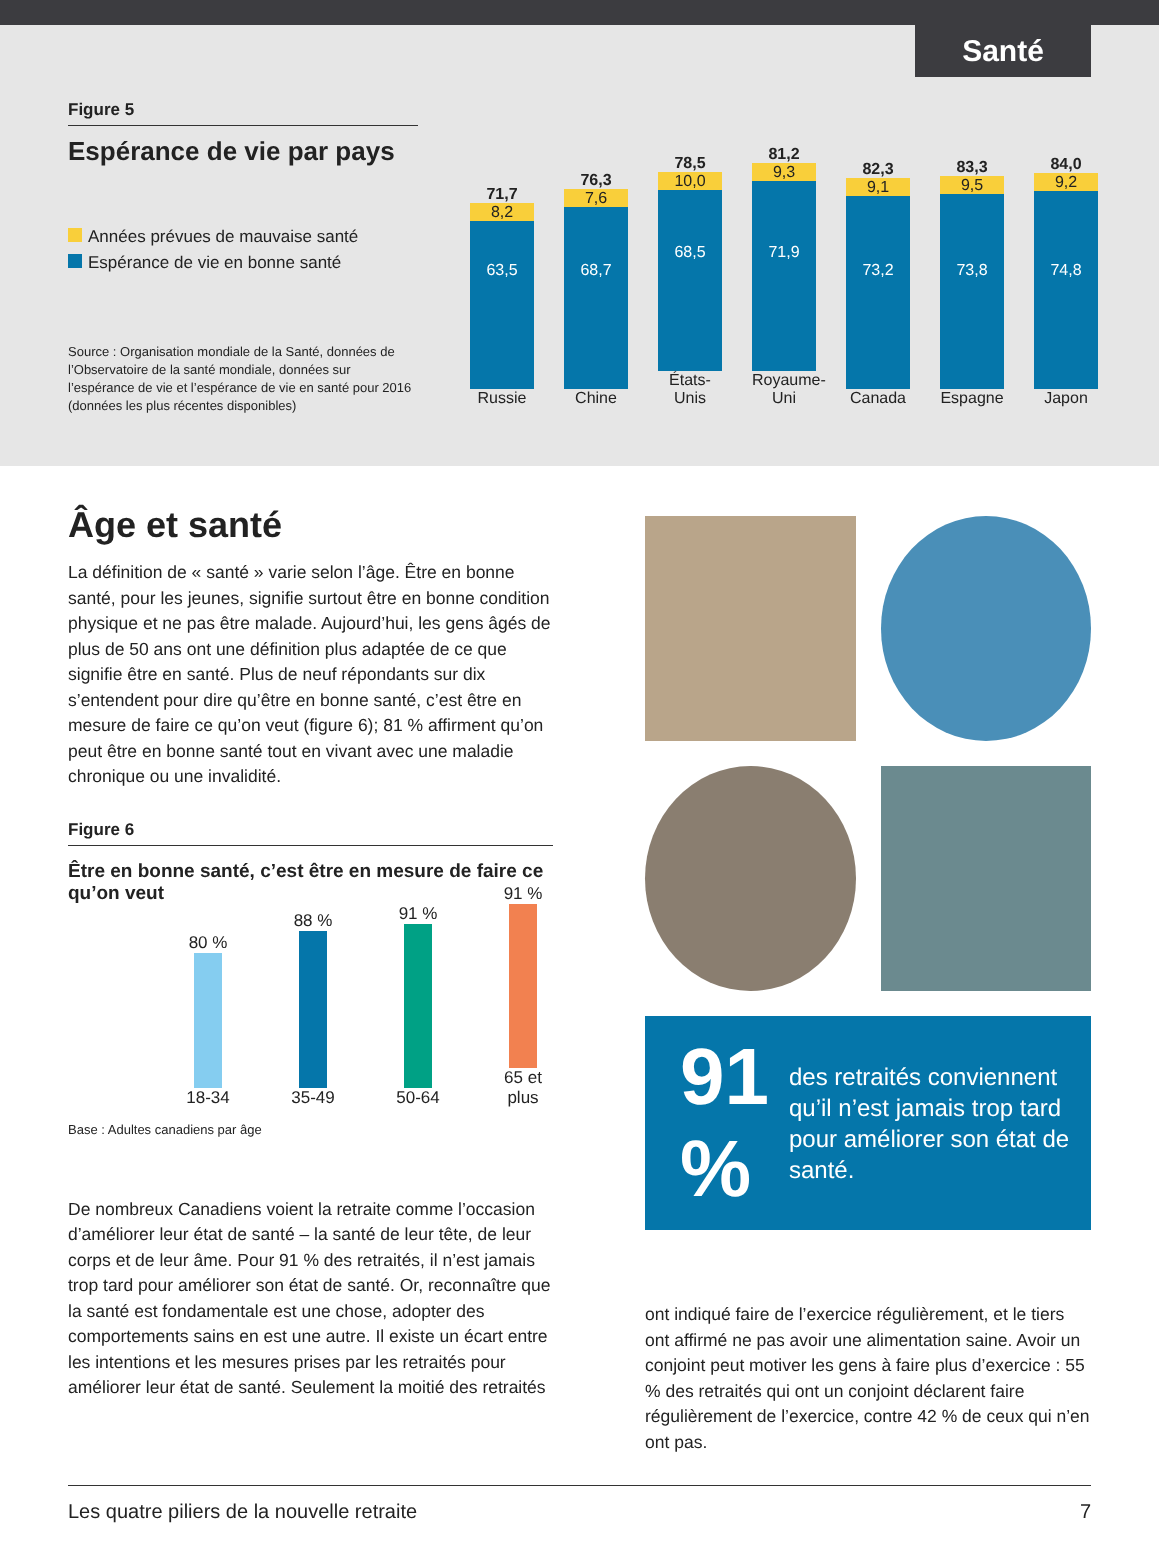Santé
Figure 5
Espérance de vie par pays
Années prévues de mauvaise santé
Espérance de vie en bonne santé
Source : Organisation mondiale de la Santé, données de l’Observatoire de la santé mondiale, données sur l’espérance de vie et l’espérance de vie en santé pour 2016 (données les plus récentes disponibles)
71,7
8,2
63,5
Russie
76,3
7,6
68,7
Chine
78,5
10,0
68,5
États-Unis
81,2
9,3
71,9
Royaume-Uni
82,3
9,1
73,2
Canada
83,3
9,5
73,8
Espagne
84,0
9,2
74,8
Japon
Âge et santé
La définition de « santé » varie selon l’âge. Être en bonne santé, pour les jeunes, signifie surtout être en bonne condition physique et ne pas être malade. Aujourd’hui, les gens âgés de plus de 50 ans ont une définition plus adaptée de ce que signifie être en santé. Plus de neuf répondants sur dix s’entendent pour dire qu’être en bonne santé, c’est être en mesure de faire ce qu’on veut (figure 6); 81 % affirment qu’on peut être en bonne santé tout en vivant avec une maladie chronique ou une invalidité.
Figure 6
Être en bonne santé, c’est être en mesure de faire ce qu’on veut
80 %
18-34
88 %
35-49
91 %
50-64
91 %
65 et plus
Base : Adultes canadiens par âge
De nombreux Canadiens voient la retraite comme l’occasion d’améliorer leur état de santé – la santé de leur tête, de leur corps et de leur âme. Pour 91 % des retraités, il n’est jamais trop tard pour améliorer son état de santé. Or, reconnaître que la santé est fondamentale est une chose, adopter des comportements sains en est une autre. Il existe un écart entre les intentions et les mesures prises par les retraités pour améliorer leur état de santé. Seulement la moitié des retraités
91 % des retraités conviennent qu’il n’est jamais trop tard pour améliorer son état de santé.
ont indiqué faire de l’exercice régulièrement, et le tiers ont affirmé ne pas avoir une alimentation saine. Avoir un conjoint peut motiver les gens à faire plus d’exercice : 55 % des retraités qui ont un conjoint déclarent faire régulièrement de l’exercice, contre 42 % de ceux qui n’en ont pas.
Les quatre piliers de la nouvelle retraite 7